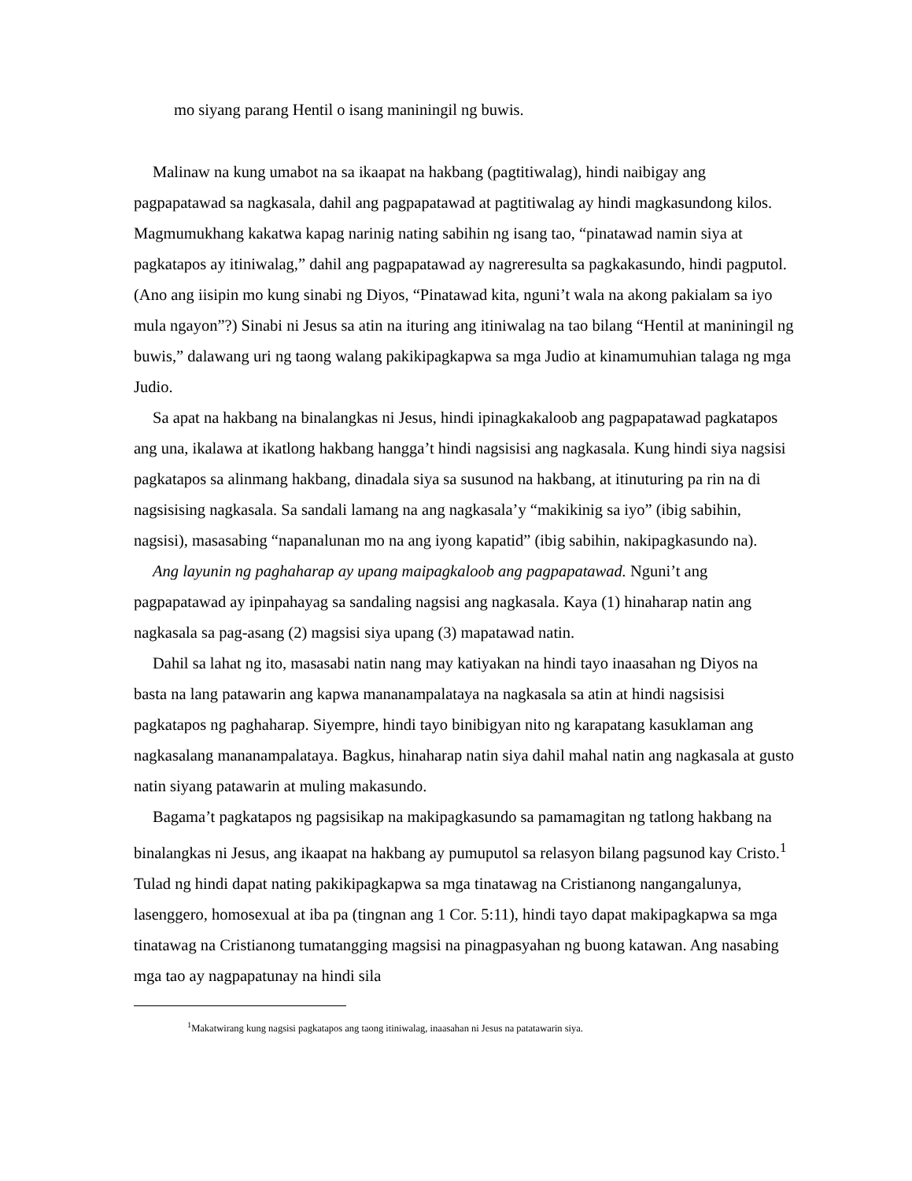mo siyang parang Hentil o isang maniningil ng buwis.
Malinaw na kung umabot na sa ikaapat na hakbang (pagtitiwalag), hindi naibigay ang pagpapatawad sa nagkasala, dahil ang pagpapatawad at pagtitiwalag ay hindi magkasundong kilos. Magmumukhang kakatwa kapag narinig nating sabihin ng isang tao, “pinatawad namin siya at pagkatapos ay itiniwalag,” dahil ang pagpapatawad ay nagreresulta sa pagkakasundo, hindi pagputol. (Ano ang iisipin mo kung sinabi ng Diyos, “Pinatawad kita, nguni’t wala na akong pakialam sa iyo mula ngayon”?) Sinabi ni Jesus sa atin na ituring ang itiniwalag na tao bilang “Hentil at maniningil ng buwis,” dalawang uri ng taong walang pakikipagkapwa sa mga Judio at kinamumuhian talaga ng mga Judio.
Sa apat na hakbang na binalangkas ni Jesus, hindi ipinagkakaloob ang pagpapatawad pagkatapos ang una, ikalawa at ikatlong hakbang hangga’t hindi nagsisisi ang nagkasala. Kung hindi siya nagsisi pagkatapos sa alinmang hakbang, dinadala siya sa susunod na hakbang, at itinuturing pa rin na di nagsisising nagkasala. Sa sandali lamang na ang nagkasala’y “makikinig sa iyo” (ibig sabihin, nagsisi), masasabing “napanalunan mo na ang iyong kapatid” (ibig sabihin, nakipagkasundo na).
Ang layunin ng paghaharap ay upang maipagkaloob ang pagpapatawad. Nguni’t ang pagpapatawad ay ipinpahayag sa sandaling nagsisi ang nagkasala. Kaya (1) hinaharap natin ang nagkasala sa pag-asang (2) magsisi siya upang (3) mapatawad natin.
Dahil sa lahat ng ito, masasabi natin nang may katiyakan na hindi tayo inaasahan ng Diyos na basta na lang patawarin ang kapwa mananampalataya na nagkasala sa atin at hindi nagsisisi pagkatapos ng paghaharap. Siyempre, hindi tayo binibigyan nito ng karapatang kasuklaman ang nagkasalang mananampalataya. Bagkus, hinaharap natin siya dahil mahal natin ang nagkasala at gusto natin siyang patawarin at muling makasundo.
Bagama’t pagkatapos ng pagsisikap na makipagkasundo sa pamamagitan ng tatlong hakbang na binalangkas ni Jesus, ang ikaapat na hakbang ay pumuputol sa relasyon bilang pagsunod kay Cristo.<sup>1</sup> Tulad ng hindi dapat nating pakikipagkapwa sa mga tinatawag na Cristianong nangangalunya, lasenggero, homosexual at iba pa (tingnan ang 1 Cor. 5:11), hindi tayo dapat makipagkapwa sa mga tinatawag na Cristianong tumatangging magsisi na pinagpasyahan ng buong katawan. Ang nasabing mga tao ay nagpapatunay na hindi sila
<sup>1</sup> Makatwirang kung nagsisi pagkatapos ang taong itiniwalag, inaasahan ni Jesus na patatawarin siya.